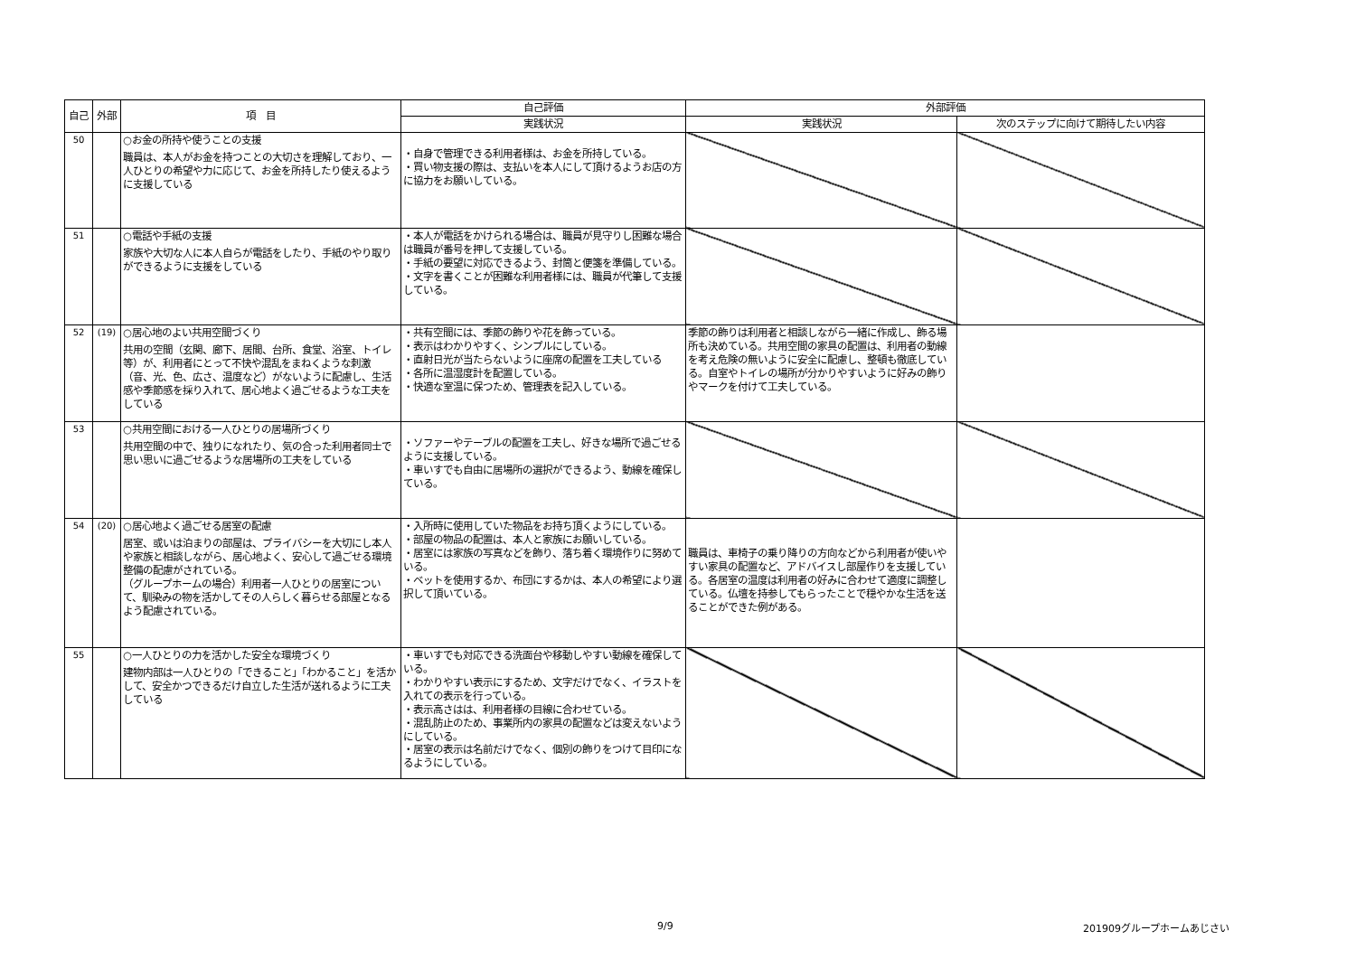| 自己 | 外部 | 項 目 | 自己評価 | 外部評価 | |
| --- | --- | --- | --- | --- | --- |
| | | | 実践状況 | 実践状況 | 次のステップに向けて期待したい内容 |
| 50 | | ○お金の所持や使うことの支援 職員は、本人がお金を持つことの大切さを理解しており、一人ひとりの希望や力に応じて、お金を所持したり使えるように支援している | ・自身で管理できる利用者様は、お金を所持している。 ・買い物支援の際は、支払いを本人にして頂けるようお店の方に協力をお願いしている。 | | |
| 51 | | ○電話や手紙の支援 家族や大切な人に本人自らが電話をしたり、手紙のやり取りができるように支援をしている | ・本人が電話をかけられる場合は、職員が見守りし困難な場合は職員が番号を押して支援している。 ・手紙の要望に対応できるよう、封筒と便箋を準備している。 ・文字を書くことが困難な利用者様には、職員が代筆して支援している。 | | |
| 52 | (19) | ○居心地のよい共用空間づくり 共用の空間（玄関、廊下、居間、台所、食堂、浴室、トイレ等）が、利用者にとって不快や混乱をまねくような刺激（音、光、色、広さ、温度など）がないように配慮し、生活感や季節感を採り入れて、居心地よく過ごせるような工夫をしている | ・共有空間には、季節の飾りや花を飾っている。 ・表示はわかりやすく、シンプルにしている。 ・直射日光が当たらないように座席の配置を工夫している ・各所に温湿度計を配置している。 ・快適な室温に保つため、管理表を記入している。 | 季節の飾りは利用者と相談しながら一緒に作成し、飾る場所も決めている。共用空間の家具の配置は、利用者の動線を考え危険の無いように安全に配慮し、整頓も徹底している。自室やトイレの場所が分かりやすいように好みの飾りやマークを付けて工夫している。 | |
| 53 | | ○共用空間における一人ひとりの居場所づくり 共用空間の中で、独りになれたり、気の合った利用者同士で思い思いに過ごせるような居場所の工夫をしている | ・ソファーやテーブルの配置を工夫し、好きな場所で過ごせるように支援している。 ・車いすでも自由に居場所の選択ができるよう、動線を確保している。 | | |
| 54 | (20) | ○居心地よく過ごせる居室の配慮 居室、或いは泊まりの部屋は、プライバシーを大切にし本人や家族と相談しながら、居心地よく、安心して過ごせる環境整備の配慮がされている。 （グループホームの場合）利用者一人ひとりの居室について、馴染みの物を活かしてその人らしく暮らせる部屋となるよう配慮されている。 | ・入所時に使用していた物品をお持ち頂くようにしている。 ・部屋の物品の配置は、本人と家族にお願いしている。 ・居室には家族の写真などを飾り、落ち着く環境作りに努めている。 ・ベットを使用するか、布団にするかは、本人の希望により選択して頂いている。 | 職員は、車椅子の乗り降りの方向などから利用者が使いやすい家具の配置など、アドバイスし部屋作りを支援している。各居室の温度は利用者の好みに合わせて適度に調整している。仏壇を持参してもらったことで穏やかな生活を送ることができた例がある。 | |
| 55 | | ○一人ひとりの力を活かした安全な環境づくり 建物内部は一人ひとりの「できること」「わかること」を活かして、安全かつできるだけ自立した生活が送れるように工夫している | ・車いすでも対応できる洗面台や移動しやすい動線を確保している。 ・わかりやすい表示にするため、文字だけでなく、イラストを入れての表示を行っている。 ・表示高さはは、利用者様の目線に合わせている。 ・混乱防止のため、事業所内の家具の配置などは変えないようにしている。 ・居室の表示は名前だけでなく、個別の飾りをつけて目印になるようにしている。 | | |
9/9 201909グループホームあじさい